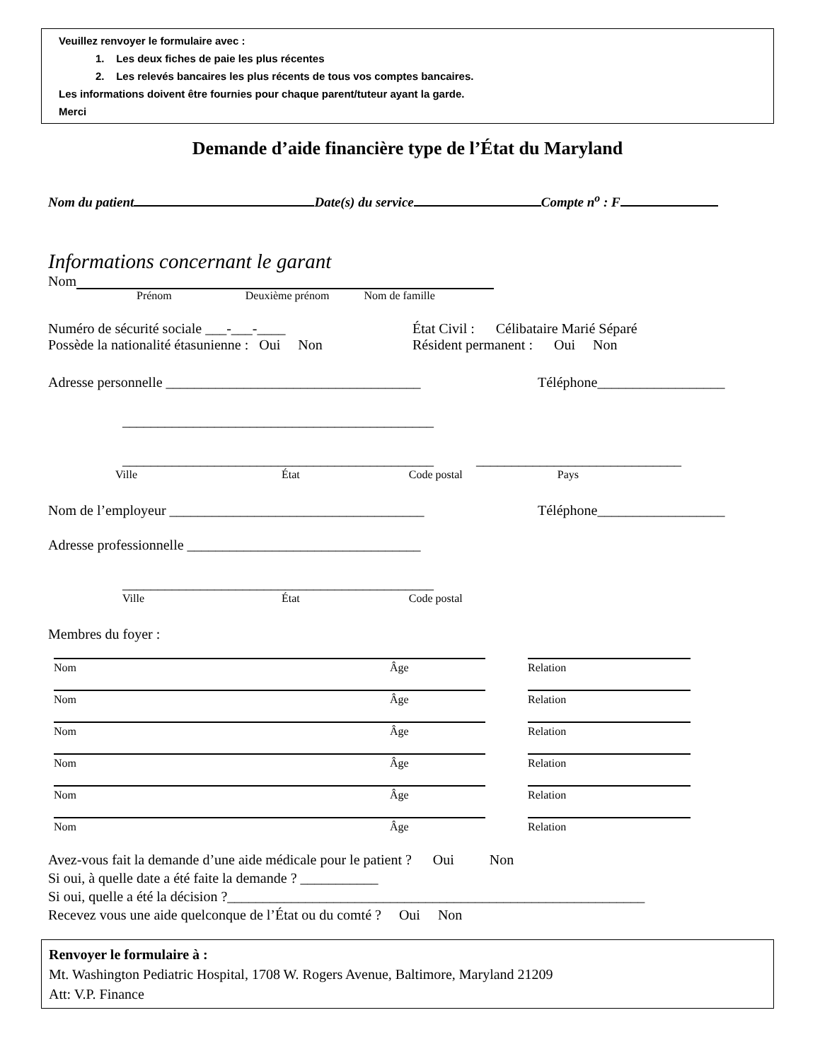Veuillez renvoyer le formulaire avec :
1. Les deux fiches de paie les plus récentes
2. Les relevés bancaires les plus récents de tous vos comptes bancaires.
Les informations doivent être fournies pour chaque parent/tuteur ayant la garde.
Merci
Demande d’aide financière type de l’État du Maryland
Nom du patient Date(s) du service Compte n<sup>o</sup> : F
Informations concernant le garant
Nom
Prénom Deuxième prénom Nom de famille
Numéro de sécurité sociale ___-___-____ État Civil : Célibataire Marié Séparé
Possède la nationalité étasunienne : Oui Non Résident permanent : Oui Non
Adresse personnelle ____________________________________ Téléphone__________________
____________________________________________
____________________________________________ _____________________________
Ville État Code postal Pays
Nom de l’employeur ____________________________________ Téléphone__________________
Adresse professionnelle _________________________________
____________________________________________
Ville État Code postal
Membres du foyer :
Nom Âge Relation
Nom Âge Relation
Nom Âge Relation
Nom Âge Relation
Nom Âge Relation
Nom Âge Relation
Avez-vous fait la demande d’une aide médicale pour le patient ? Oui Non
Si oui, à quelle date a été faite la demande ? ___________
Si oui, quelle a été la décision ?___________________________________________________________
Recevez vous une aide quelconque de l’État ou du comté ? Oui Non
Renvoyer le formulaire à :
Mt. Washington Pediatric Hospital, 1708 W. Rogers Avenue, Baltimore, Maryland 21209
Att: V.P. Finance